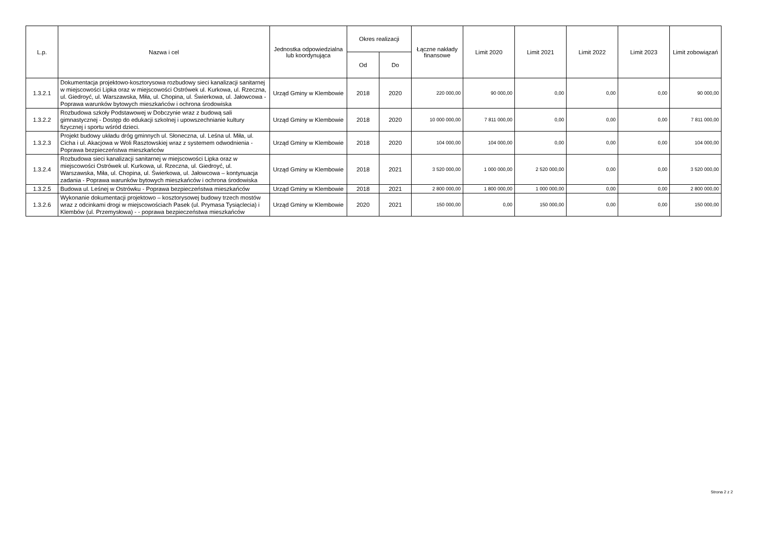| L.p. | Nazwa i cel | Jednostka odpowiedzialna lub koordynująca | Okres realizacji | | Łączne nakłady finansowe | Limit 2020 | Limit 2021 | Limit 2022 | Limit 2023 | Limit zobowiązań |
| --- | --- | --- | --- | --- | --- | --- | --- | --- | --- | --- |
| | | | Od | Do | | | | | | |
| 1.3.2.1 | Dokumentacja projektowo-kosztorysowa rozbudowy sieci kanalizacji sanitarnej w miejscowości Lipka oraz w miejscowości Ostrówek ul. Kurkowa, ul. Rzeczna, ul. Giedroyć, ul. Warszawska, Miła, ul. Chopina, ul. Świerkowa, ul. Jałowcowa - Poprawa warunków bytowych mieszkańców i ochrona środowiska | Urząd Gminy w Klembowie | 2018 | 2020 | 220 000,00 | 90 000,00 | 0,00 | 0,00 | 0,00 | 90 000,00 |
| 1.3.2.2 | Rozbudowa szkoły Podstawowej w Dobczynie wraz z budową sali gimnastycznej - Dostęp do edukacji szkolnej i upowszechnianie kultury fizycznej i sportu wśród dzieci. | Urząd Gminy w Klembowie | 2018 | 2020 | 10 000 000,00 | 7 811 000,00 | 0,00 | 0,00 | 0,00 | 7 811 000,00 |
| 1.3.2.3 | Projekt budowy układu dróg gminnych ul. Słoneczna, ul. Leśna ul. Miła, ul. Cicha i ul. Akacjowa w Woli Rasztowskiej wraz z systemem odwodnienia - Poprawa bezpieczeństwa mieszkańców | Urząd Gminy w Klembowie | 2018 | 2020 | 104 000,00 | 104 000,00 | 0,00 | 0,00 | 0,00 | 104 000,00 |
| 1.3.2.4 | Rozbudowa sieci kanalizacji sanitarnej w miejscowości Lipka oraz w miejscowości Ostrówek ul. Kurkowa, ul. Rzeczna, ul. Giedroyć, ul. Warszawska, Miła, ul. Chopina, ul. Świerkowa, ul. Jałowcowa – kontynuacja zadania - Poprawa warunków bytowych mieszkańców i ochrona środowiska | Urząd Gminy w Klembowie | 2018 | 2021 | 3 520 000,00 | 1 000 000,00 | 2 520 000,00 | 0,00 | 0,00 | 3 520 000,00 |
| 1.3.2.5 | Budowa ul. Leśnej w Ostrówku - Poprawa bezpieczeństwa mieszkańców | Urząd Gminy w Klembowie | 2018 | 2021 | 2 800 000,00 | 1 800 000,00 | 1 000 000,00 | 0,00 | 0,00 | 2 800 000,00 |
| 1.3.2.6 | Wykonanie dokumentacji projektowo – kosztorysowej budowy trzech mostów wraz z odcinkami drogi w miejscowościach Pasek (ul. Prymasa Tysiąclecia) i Klembów (ul. Przemysłowa) - - poprawa bezpieczeństwa mieszkańców | Urząd Gminy w Klembowie | 2020 | 2021 | 150 000,00 | 0,00 | 150 000,00 | 0,00 | 0,00 | 150 000,00 |
Strona 2 z 2